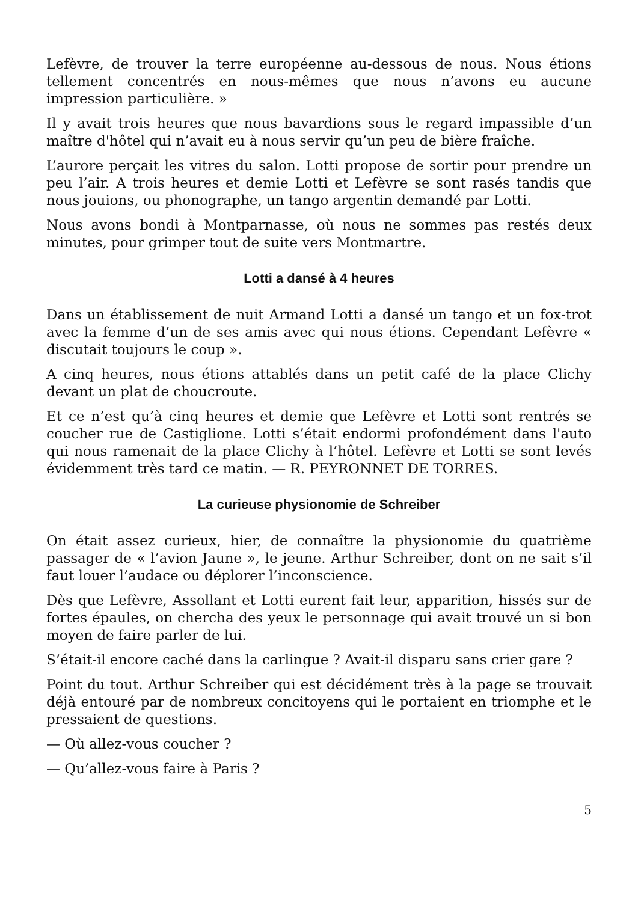Lefèvre, de trouver la terre européenne au-dessous de nous. Nous étions tellement concentrés en nous-mêmes que nous n’avons eu aucune impression particulière. »
Il y avait trois heures que nous bavardions sous le regard impassible d’un maître d'hôtel qui n’avait eu à nous servir qu’un peu de bière fraîche.
L’aurore perçait les vitres du salon. Lotti propose de sortir pour prendre un peu l’air. A trois heures et demie Lotti et Lefèvre se sont rasés tandis que nous jouions, ou phonographe, un tango argentin demandé par Lotti.
Nous avons bondi à Montparnasse, où nous ne sommes pas restés deux minutes, pour grimper tout de suite vers Montmartre.
Lotti a dansé à 4 heures
Dans un établissement de nuit Armand Lotti a dansé un tango et un fox-trot avec la femme d’un de ses amis avec qui nous étions. Cependant Lefèvre « discutait toujours le coup ».
A cinq heures, nous étions attablés dans un petit café de la place Clichy devant un plat de choucroute.
Et ce n’est qu’à cinq heures et demie que Lefèvre et Lotti sont rentrés se coucher rue de Castiglione. Lotti s’était endormi profondément dans l'auto qui nous ramenait de la place Clichy à l’hôtel. Lefèvre et Lotti se sont levés évidemment très tard ce matin. — R. PEYRONNET DE TORRES.
La curieuse physionomie de Schreiber
On était assez curieux, hier, de connaître la physionomie du quatrième passager de « l’avion Jaune », le jeune. Arthur Schreiber, dont on ne sait s’il faut louer l’audace ou déplorer l’inconscience.
Dès que Lefèvre, Assollant et Lotti eurent fait leur, apparition, hissés sur de fortes épaules, on chercha des yeux le personnage qui avait trouvé un si bon moyen de faire parler de lui.
S’était-il encore caché dans la carlingue ? Avait-il disparu sans crier gare ?
Point du tout. Arthur Schreiber qui est décidément très à la page se trouvait déjà entouré par de nombreux concitoyens qui le portaient en triomphe et le pressaient de questions.
— Où allez-vous coucher ?
— Qu’allez-vous faire à Paris ?
5